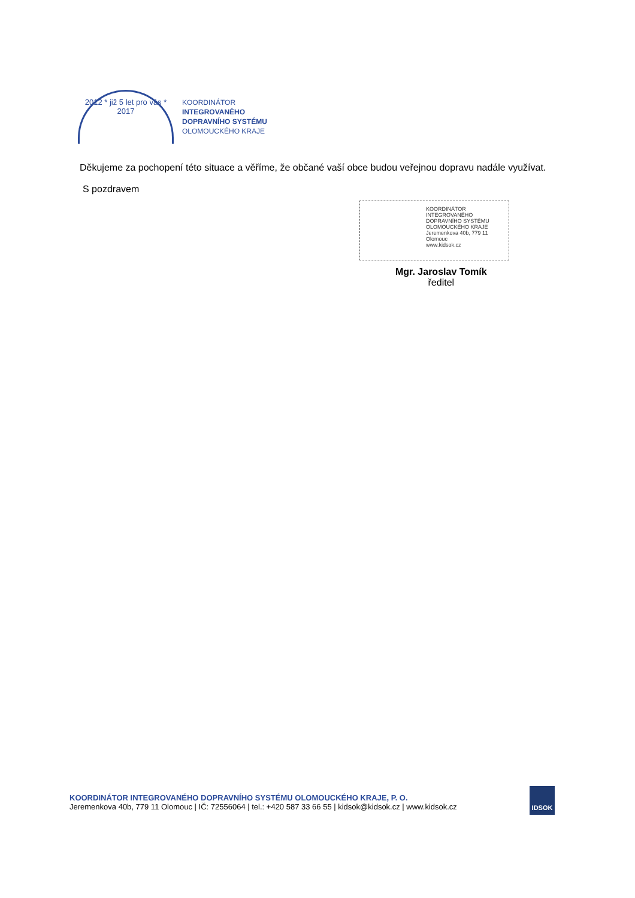2012 * již 5 let pro vás * 2017
KOORDINÁTOR
INTEGROVANÉHO
DOPRAVNÍHO SYSTÉMU
OLOMOUCKÉHO KRAJE
Děkujeme za pochopení této situace a věříme, že občané vaší obce budou veřejnou dopravu nadále využívat.
S pozdravem
KOORDINÁTOR
INTEGROVANÉHO
DOPRAVNÍHO SYSTÉMU
OLOMOUCKÉHO KRAJE
Jeremenkova 40b, 779 11 Olomouc
www.kidsok.cz
Mgr. Jaroslav Tomík
ředitel
KOORDINÁTOR INTEGROVANÉHO DOPRAVNÍHO SYSTÉMU OLOMOUCKÉHO KRAJE, P. O.
Jeremenkova 40b, 779 11 Olomouc | IČ: 72556064 | tel.: +420 587 33 66 55 | kidsok@kidsok.cz | www.kidsok.cz
IDSOK